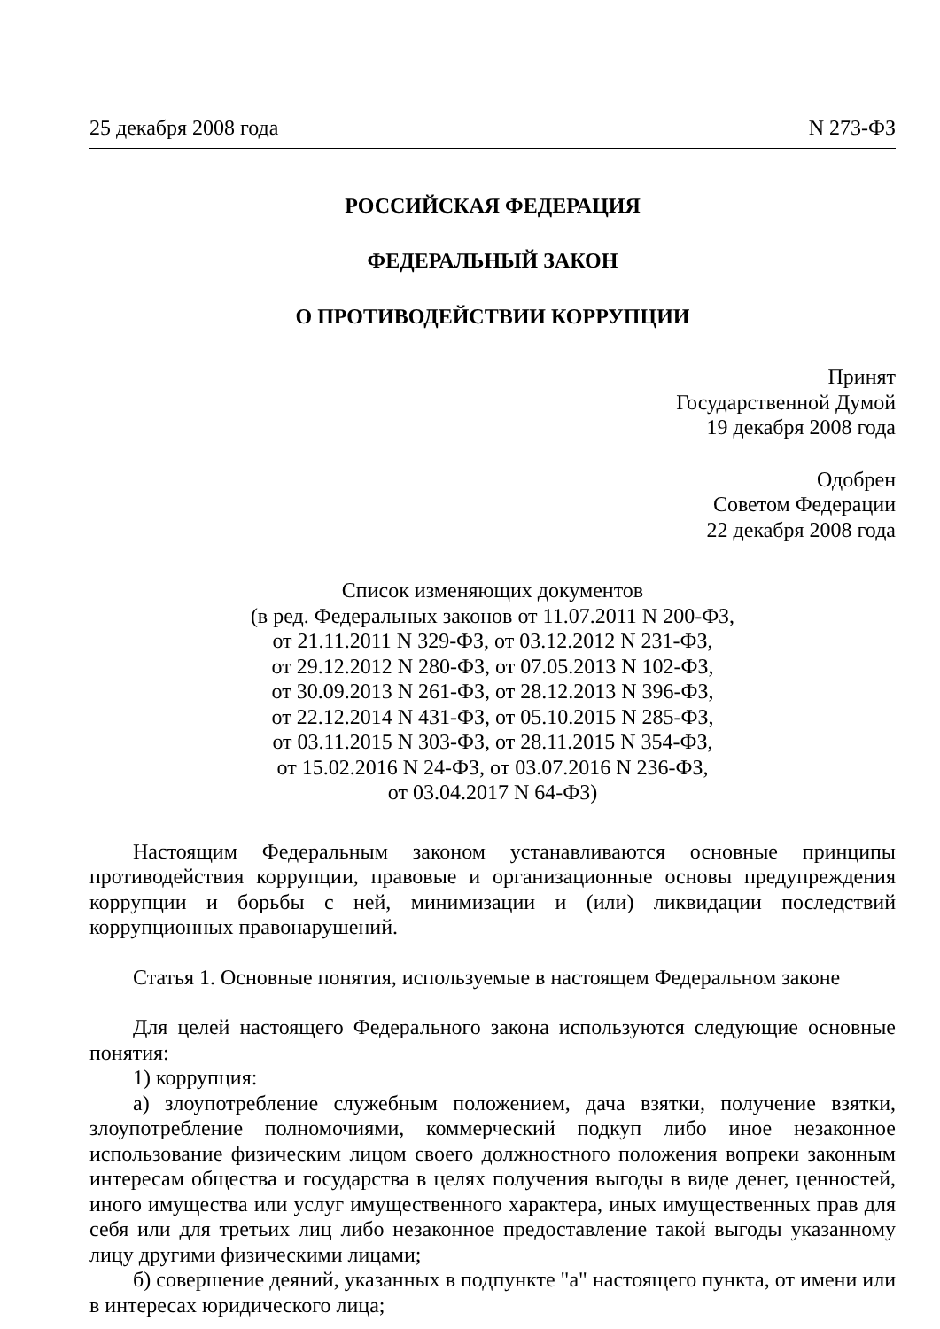25 декабря 2008 года N 273-ФЗ
РОССИЙСКАЯ ФЕДЕРАЦИЯ
ФЕДЕРАЛЬНЫЙ ЗАКОН
О ПРОТИВОДЕЙСТВИИ КОРРУПЦИИ
Принят
Государственной Думой
19 декабря 2008 года
Одобрен
Советом Федерации
22 декабря 2008 года
Список изменяющих документов
(в ред. Федеральных законов от 11.07.2011 N 200-ФЗ,
от 21.11.2011 N 329-ФЗ, от 03.12.2012 N 231-ФЗ,
от 29.12.2012 N 280-ФЗ, от 07.05.2013 N 102-ФЗ,
от 30.09.2013 N 261-ФЗ, от 28.12.2013 N 396-ФЗ,
от 22.12.2014 N 431-ФЗ, от 05.10.2015 N 285-ФЗ,
от 03.11.2015 N 303-ФЗ, от 28.11.2015 N 354-ФЗ,
от 15.02.2016 N 24-ФЗ, от 03.07.2016 N 236-ФЗ,
от 03.04.2017 N 64-ФЗ)
Настоящим Федеральным законом устанавливаются основные принципы противодействия коррупции, правовые и организационные основы предупреждения коррупции и борьбы с ней, минимизации и (или) ликвидации последствий коррупционных правонарушений.
Статья 1. Основные понятия, используемые в настоящем Федеральном законе
Для целей настоящего Федерального закона используются следующие основные понятия:
1) коррупция:
а) злоупотребление служебным положением, дача взятки, получение взятки, злоупотребление полномочиями, коммерческий подкуп либо иное незаконное использование физическим лицом своего должностного положения вопреки законным интересам общества и государства в целях получения выгоды в виде денег, ценностей, иного имущества или услуг имущественного характера, иных имущественных прав для себя или для третьих лиц либо незаконное предоставление такой выгоды указанному лицу другими физическими лицами;
б) совершение деяний, указанных в подпункте "а" настоящего пункта, от имени или в интересах юридического лица;